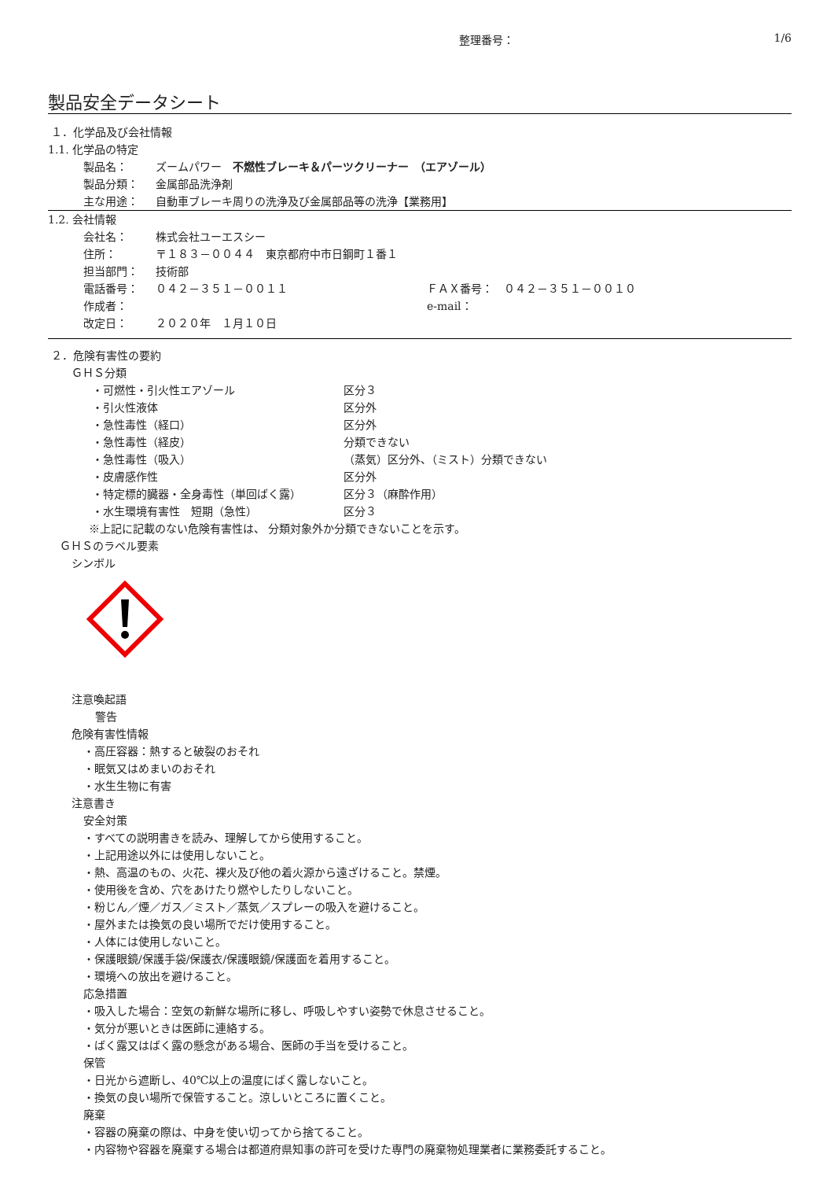整理番号： 1/6
製品安全データシート
１．化学品及び会社情報
1.1. 化学品の特定
製品名： ズームパワー　不燃性ブレーキ＆パーツクリーナー　（エアゾール）
製品分類： 金属部品洗浄剤
主な用途： 自動車ブレーキ周りの洗浄及び金属部品等の洗浄【業務用】
1.2. 会社情報
会社名： 株式会社ユーエスシー
住所： 〒１８３－００４４　東京都府中市日鋼町１番１
担当部門： 技術部
電話番号： ０４２－３５１－００１１ ＦＡＸ番号：　０４２－３５１－００１０
作成者： e-mail：
改定日： ２０２０年　１月１０日
２．危険有害性の要約
ＧＨＳ分類
・可燃性・引火性エアゾール 区分３
・引火性液体 区分外
・急性毒性（経口） 区分外
・急性毒性（経皮） 分類できない
・急性毒性（吸入） （蒸気）区分外、（ミスト）分類できない
・皮膚感作性 区分外
・特定標的臓器・全身毒性（単回ばく露） 区分３（麻酔作用）
・水生環境有害性　短期（急性） 区分３
※上記に記載のない危険有害性は、 分類対象外か分類できないことを示す。
ＧＨＳのラベル要素
シンボル
注意喚起語
警告
危険有害性情報
・高圧容器：熱すると破裂のおそれ
・眠気又はめまいのおそれ
・水生生物に有害
注意書き
安全対策
・すべての説明書きを読み、理解してから使用すること。
・上記用途以外には使用しないこと。
・熱、高温のもの、火花、裸火及び他の着火源から遠ざけること。禁煙。
・使用後を含め、穴をあけたり燃やしたりしないこと。
・粉じん／煙／ガス／ミスト／蒸気／スプレーの吸入を避けること。
・屋外または換気の良い場所でだけ使用すること。
・人体には使用しないこと。
・保護眼鏡/保護手袋/保護衣/保護眼鏡/保護面を着用すること。
・環境への放出を避けること。
応急措置
・吸入した場合：空気の新鮮な場所に移し、呼吸しやすい姿勢で休息させること。
・気分が悪いときは医師に連絡する。
・ばく露又はばく露の懸念がある場合、医師の手当を受けること。
保管
・日光から遮断し、40℃以上の温度にばく露しないこと。
・換気の良い場所で保管すること。涼しいところに置くこと。
廃棄
・容器の廃棄の際は、中身を使い切ってから捨てること。
・内容物や容器を廃棄する場合は都道府県知事の許可を受けた専門の廃棄物処理業者に業務委託すること。